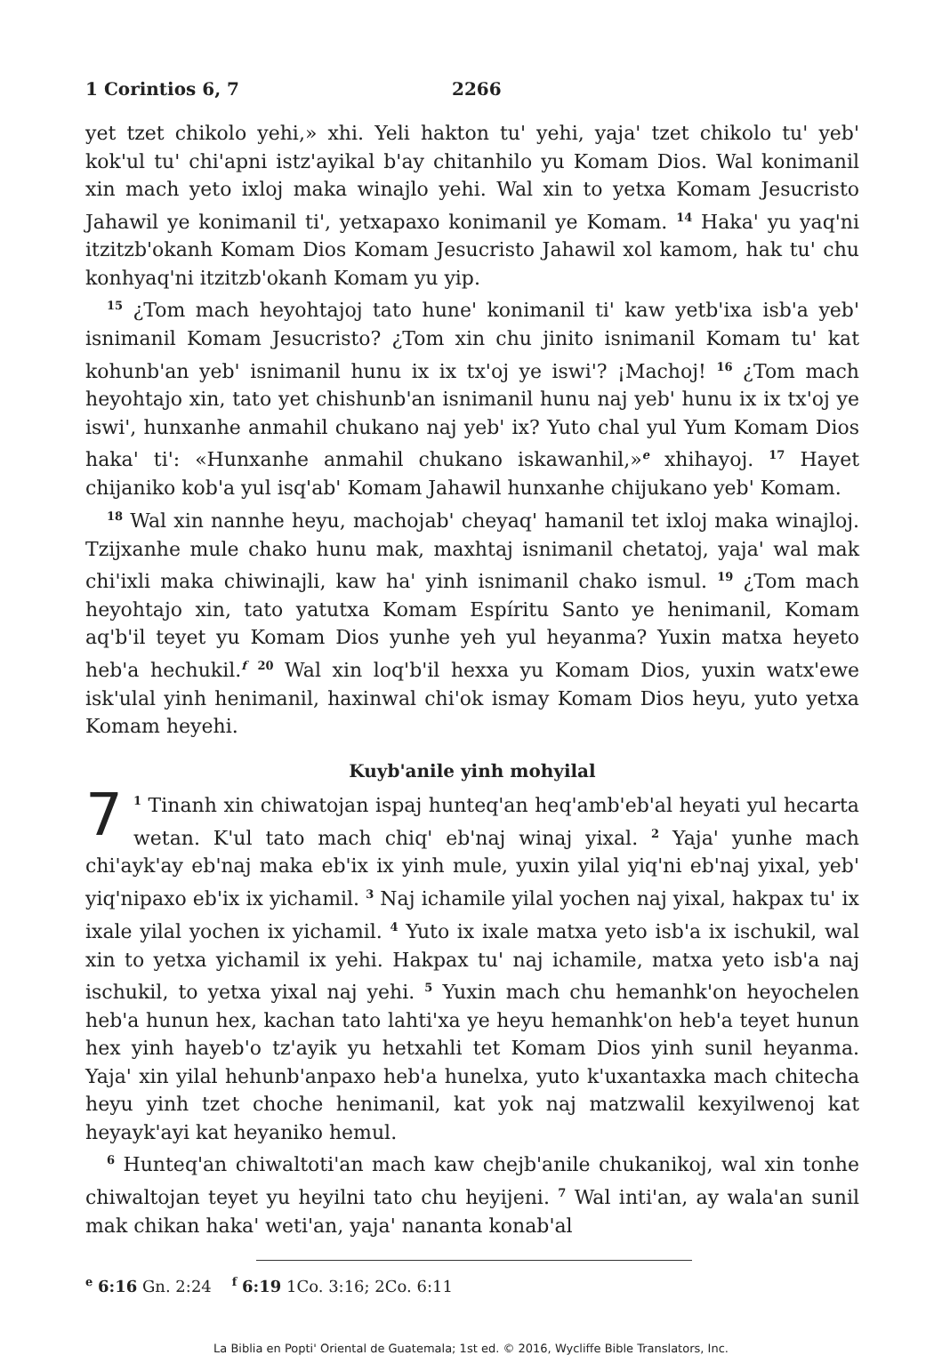1 Corintios 6, 7 2266
yet tzet chikolo yehi,» xhi. Yeli hakton tu' yehi, yaja' tzet chikolo tu' yeb' kok'ul tu' chi'apni istz'ayikal b'ay chitanhilo yu Komam Dios. Wal konimanil xin mach yeto ixloj maka winajlo yehi. Wal xin to yetxa Komam Jesucristo Jahawil ye konimanil ti', yetxapaxo konimanil ye Komam. <sup>14</sup> Haka' yu yaq'ni itzitzb'okanh Komam Dios Komam Jesucristo Jahawil xol kamom, hak tu' chu konhyaq'ni itzitzb'okanh Komam yu yip.
<sup>15</sup> ¿Tom mach heyohtajoj tato hune' konimanil ti' kaw yetb'ixa isb'a yeb' isnimanil Komam Jesucristo? ¿Tom xin chu jinito isnimanil Komam tu' kat kohunb'an yeb' isnimanil hunu ix ix tx'oj ye iswi'? ¡Machoj! <sup>16</sup> ¿Tom mach heyohtajo xin, tato yet chishunb'an isnimanil hunu naj yeb' hunu ix ix tx'oj ye iswi', hunxanhe anmahil chukano naj yeb' ix? Yuto chal yul Yum Komam Dios haka' ti': «Hunxanhe anmahil chukano iskawanhil,»<sup>e</sup> xhihayoj. <sup>17</sup> Hayet chijaniko kob'a yul isq'ab' Komam Jahawil hunxanhe chijukano yeb' Komam.
<sup>18</sup> Wal xin nannhe heyu, machojab' cheyaq' hamanil tet ixloj maka winajloj. Tzijxanhe mule chako hunu mak, maxhtaj isnimanil chetatoj, yaja' wal mak chi'ixli maka chiwinajli, kaw ha' yinh isnimanil chako ismul. <sup>19</sup> ¿Tom mach heyohtajo xin, tato yatutxa Komam Espíritu Santo ye henimanil, Komam aq'b'il teyet yu Komam Dios yunhe yeh yul heyanma? Yuxin matxa heyeto heb'a hechukil.<sup>f</sup> <sup>20</sup> Wal xin loq'b'il hexxa yu Komam Dios, yuxin watx'ewe isk'ulal yinh henimanil, haxinwal chi'ok ismay Komam Dios heyu, yuto yetxa Komam heyehi.
Kuyb'anile yinh mohyilal
7<sup>1</sup> Tinanh xin chiwatojan ispaj hunteq'an heq'amb'eb'al heyati yul hecarta wetan. K'ul tato mach chiq' eb'naj winaj yixal. <sup>2</sup> Yaja' yunhe mach chi'ayk'ay eb'naj maka eb'ix ix yinh mule, yuxin yilal yiq'ni eb'naj yixal, yeb' yiq'nipaxo eb'ix ix yichamil. <sup>3</sup> Naj ichamile yilal yochen naj yixal, hakpax tu' ix ixale yilal yochen ix yichamil. <sup>4</sup> Yuto ix ixale matxa yeto isb'a ix ischukil, wal xin to yetxa yichamil ix yehi. Hakpax tu' naj ichamile, matxa yeto isb'a naj ischukil, to yetxa yixal naj yehi. <sup>5</sup> Yuxin mach chu hemanhk'on heyochelen heb'a hunun hex, kachan tato lahti'xa ye heyu hemanhk'on heb'a teyet hunun hex yinh hayeb'o tz'ayik yu hetxahli tet Komam Dios yinh sunil heyanma. Yaja' xin yilal hehunb'anpaxo heb'a hunelxa, yuto k'uxantaxka mach chitecha heyu yinh tzet choche henimanil, kat yok naj matzwalil kexyilwenoj kat heyayk'ayi kat heyaniko hemul.
<sup>6</sup> Hunteq'an chiwaltoti'an mach kaw chejb'anile chukanikoj, wal xin tonhe chiwaltojan teyet yu heyilni tato chu heyijeni. <sup>7</sup> Wal inti'an, ay wala'an sunil mak chikan haka' weti'an, yaja' nananta konab'al
<sup>e</sup> 6:16 Gn. 2:24 <sup>f</sup> 6:19 1Co. 3:16; 2Co. 6:11
La Biblia en Popti' Oriental de Guatemala; 1st ed. © 2016, Wycliffe Bible Translators, Inc.